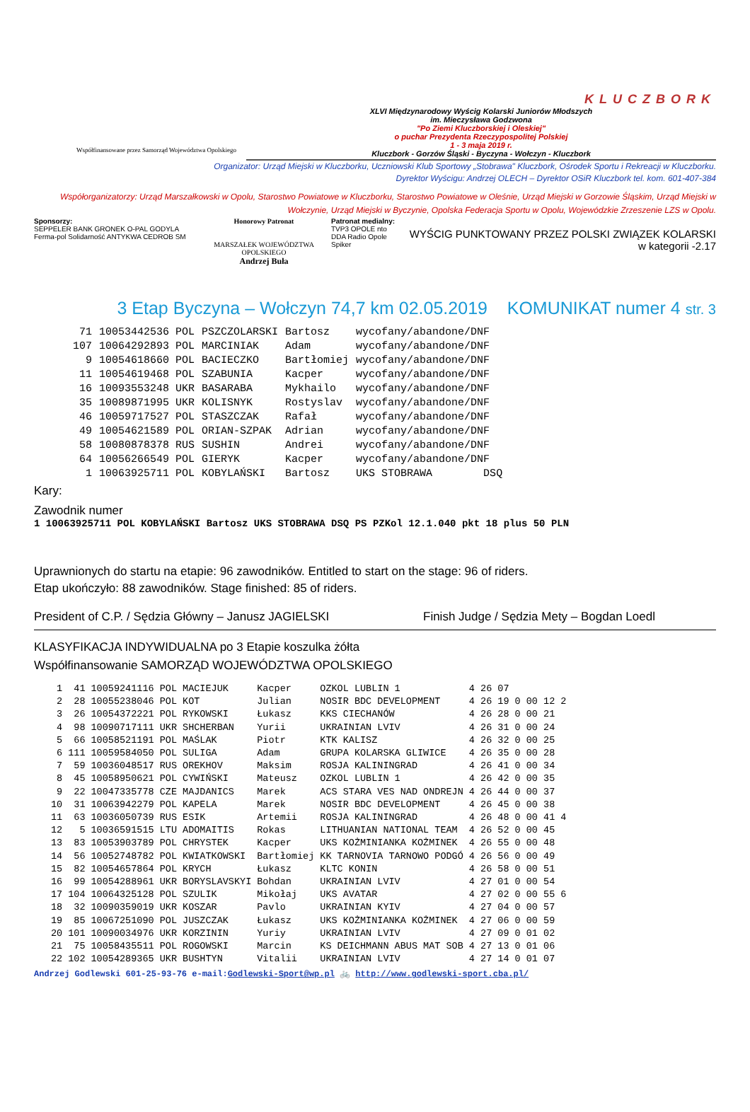Współfinansowane przez Samorząd Województwa Opolskiego
KLUCZBORK
XLVI Międzynarodowy Wyścig Kolarski Juniorów Młodszych
im. Mieczysława Godzwona
"Po Ziemi Kluczborskiej i Oleskiej"
o puchar Prezydenta Rzeczypospolitej Polskiej
1 - 3 maja 2019 r.
Kluczbork - Gorzów Śląski - Byczyna - Wołczyn - Kluczbork
Organizator: Urząd Miejski w Kluczborku, Uczniowski Klub Sportowy „Stobrawa" Kluczbork, Ośrodek Sportu i Rekreacji w Kluczborku.
Dyrektor Wyścigu: Andrzej OLECH – Dyrektor OSiR Kluczbork tel. kom. 601-407-384
Współorganizatorzy: Urząd Marszałkowski w Opolu, Starostwo Powiatowe w Kluczborku, Starostwo Powiatowe w Oleśnie, Urząd Miejski w Gorzowie Śląskim, Urząd Miejski w Wołczynie, Urząd Miejski w Byczynie, Opolska Federacja Sportu w Opolu, Wojewódzkie Zrzeszenie LZS w Opolu.
Sponsorzy:
SEPPELER BANK GRONEK O-PAL GODYLA Ferma-pol Solidarność ANTYKWA CEDROB SM
Honorowy Patronat
MARSZAŁEK WOJEWÓDZTWA OPOLSKIEGO
Andrzej Buła
Patronat medialny:
TVP3 OPOLE nto DDA Radio Opole Spiker
WYŚCIG PUNKTOWANY PRZEZ POLSKI ZWIĄZEK KOLARSKI
w kategorii -2.17
3 Etap Byczyna – Wołczyn 74,7 km 02.05.2019 KOMUNIKAT numer 4 str. 3
| 71 | 10053442536 POL | PSZCZOLARSKI | Bartosz | wycofany/abandone/DNF |
| 107 | 10064292893 POL | MARCINIAK | Adam | wycofany/abandone/DNF |
| 9 | 10054618660 POL | BACIECZKO | Bartłomiej | wycofany/abandone/DNF |
| 11 | 10054619468 POL | SZABUNIA | Kacper | wycofany/abandone/DNF |
| 16 | 10093553248 UKR | BASARABA | Mykhailo | wycofany/abandone/DNF |
| 35 | 10089871995 UKR | KOLISNYK | Rostyslav | wycofany/abandone/DNF |
| 46 | 10059717527 POL | STASZCZAK | Rafał | wycofany/abandone/DNF |
| 49 | 10054621589 POL | ORIAN-SZPAK | Adrian | wycofany/abandone/DNF |
| 58 | 10080878378 RUS | SUSHIN | Andrei | wycofany/abandone/DNF |
| 64 | 10056266549 POL | GIERYK | Kacper | wycofany/abandone/DNF |
| 1 | 10063925711 POL | KOBYLAŃSKI | Bartosz | UKS STOBRAWA DSQ |
Kary:
Zawodnik numer
1 10063925711 POL KOBYLAŃSKI Bartosz UKS STOBRAWA DSQ PS PZKol 12.1.040 pkt 18 plus 50 PLN
Uprawnionych do startu na etapie: 96 zawodników. Entitled to start on the stage: 96 of riders.
Etap ukończyło: 88 zawodników. Stage finished: 85 of riders.
President of C.P. / Sędzia Główny – Janusz JAGIELSKI Finish Judge / Sędzia Mety – Bogdan Loedl
KLASYFIKACJA INDYWIDUALNA po 3 Etapie koszulka żółta
Współfinansowanie SAMORZĄD WOJEWÓDZTWA OPOLSKIEGO
| 1 | 41 | 10059241116 POL | MACIEJUK | Kacper | OZKOL LUBLIN 1 | 4 26 07 | | |
| 2 | 28 | 10055238046 POL | KOT | Julian | NOSIR BDC DEVELOPMENT | 4 26 19 | 0 00 12 | 2 |
| 3 | 26 | 10054372221 POL | RYKOWSKI | Łukasz | KKS CIECHANÓW | 4 26 28 | 0 00 21 | |
| 4 | 98 | 10090717111 UKR | SHCHERBAN | Yurii | UKRAINIAN LVIV | 4 26 31 | 0 00 24 | |
| 5 | 66 | 10058521191 POL | MAŚLAK | Piotr | KTK KALISZ | 4 26 32 | 0 00 25 | |
| 6 | 111 | 10059584050 POL | SULIGA | Adam | GRUPA KOLARSKA GLIWICE | 4 26 35 | 0 00 28 | |
| 7 | 59 | 10036048517 RUS | OREKHOV | Maksim | ROSJA KALININGRAD | 4 26 41 | 0 00 34 | |
| 8 | 45 | 10058950621 POL | CYWIŃSKI | Mateusz | OZKOL LUBLIN 1 | 4 26 42 | 0 00 35 | |
| 9 | 22 | 10047335778 CZE | MAJDANICS | Marek | ACS STARA VES NAD ONDREJN | 4 26 44 | 0 00 37 | |
| 10 | 31 | 10063942279 POL | KAPELA | Marek | NOSIR BDC DEVELOPMENT | 4 26 45 | 0 00 38 | |
| 11 | 63 | 10036050739 RUS | ESIK | Artemii | ROSJA KALININGRAD | 4 26 48 | 0 00 41 | 4 |
| 12 | 5 | 10036591515 LTU | ADOMAITIS | Rokas | LITHUANIAN NATIONAL TEAM | 4 26 52 | 0 00 45 | |
| 13 | 83 | 10053903789 POL | CHRYSTEK | Kacper | UKS KOŻMINIANKA KOŻMINEK | 4 26 55 | 0 00 48 | |
| 14 | 56 | 10052748782 POL | KWIATKOWSKI | Bartłomiej | KK TARNOVIA TARNOWO PODGÓ | 4 26 56 | 0 00 49 | |
| 15 | 82 | 10054657864 POL | KRYCH | Łukasz | KLTC KONIN | 4 26 58 | 0 00 51 | |
| 16 | 99 | 10054288961 UKR | BORYSLAVSKYI | Bohdan | UKRAINIAN LVIV | 4 27 01 | 0 00 54 | |
| 17 | 104 | 10064325128 POL | SZULIK | Mikołaj | UKS AVATAR | 4 27 02 | 0 00 55 | 6 |
| 18 | 32 | 10090359019 UKR | KOSZAR | Pavlo | UKRAINIAN KYIV | 4 27 04 | 0 00 57 | |
| 19 | 85 | 10067251090 POL | JUSZCZAK | Łukasz | UKS KOŻMINIANKA KOŻMINEK | 4 27 06 | 0 00 59 | |
| 20 | 101 | 10090034976 UKR | KORZININ | Yuriy | UKRAINIAN LVIV | 4 27 09 | 0 01 02 | |
| 21 | 75 | 10058435511 POL | ROGOWSKI | Marcin | KS DEICHMANN ABUS MAT SOB | 4 27 13 | 0 01 06 | |
| 22 | 102 | 10054289365 UKR | BUSHTYN | Vitalii | UKRAINIAN LVIV | 4 27 14 | 0 01 07 | |
Andrzej Godlewski 601-25-93-76 e-mail:Godlewski-Sport@wp.pl 🚲 http://www.godlewski-sport.cba.pl/